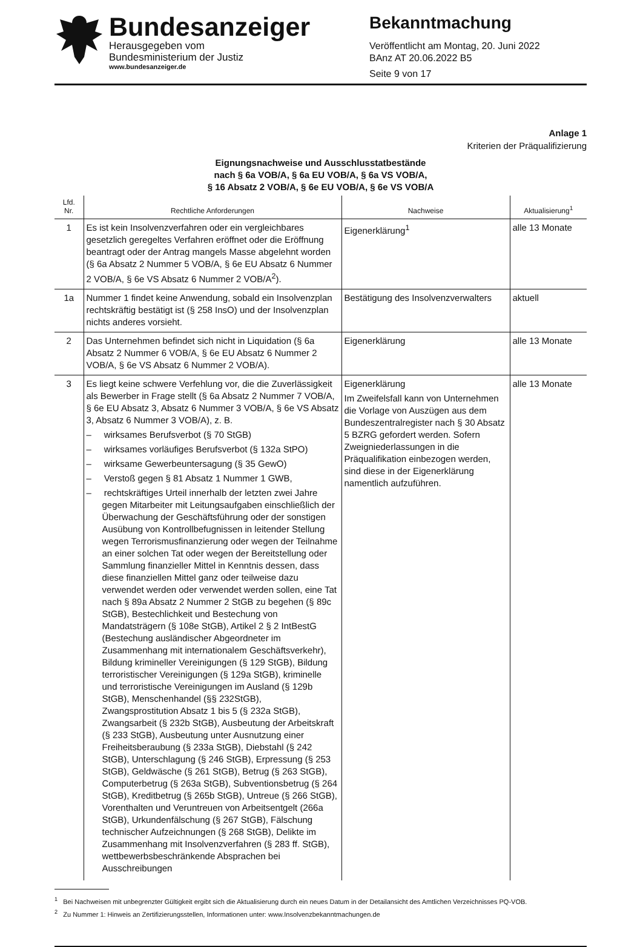Bundesanzeiger
Herausgegeben vom
Bundesministerium der Justiz
www.bundesanzeiger.de
Bekanntmachung
Veröffentlicht am Montag, 20. Juni 2022
BAnz AT 20.06.2022 B5
Seite 9 von 17
Anlage 1
Kriterien der Präqualifizierung
Eignungsnachweise und Ausschlusstatbestände
nach § 6a VOB/A, § 6a EU VOB/A, § 6a VS VOB/A,
§ 16 Absatz 2 VOB/A, § 6e EU VOB/A, § 6e VS VOB/A
| Lfd. Nr. | Rechtliche Anforderungen | Nachweise | Aktualisierung<sup>1</sup> |
| --- | --- | --- | --- |
| 1 | Es ist kein Insolvenzverfahren oder ein vergleichbares gesetzlich geregeltes Verfahren eröffnet oder die Eröffnung beantragt oder der Antrag mangels Masse abgelehnt worden (§ 6a Absatz 2 Nummer 5 VOB/A, § 6e EU Absatz 6 Nummer 2 VOB/A, § 6e VS Absatz 6 Nummer 2 VOB/A<sup>2</sup>). | Eigenerklärung<sup>1</sup> | alle 13 Monate |
| 1a | Nummer 1 findet keine Anwendung, sobald ein Insolvenzplan rechtskräftig bestätigt ist (§ 258 InsO) und der Insolvenzplan nichts anderes vorsieht. | Bestätigung des Insolvenzverwalters | aktuell |
| 2 | Das Unternehmen befindet sich nicht in Liquidation (§ 6a Absatz 2 Nummer 6 VOB/A, § 6e EU Absatz 6 Nummer 2 VOB/A, § 6e VS Absatz 6 Nummer 2 VOB/A). | Eigenerklärung | alle 13 Monate |
| 3 | Es liegt keine schwere Verfehlung vor, die die Zuverlässigkeit als Bewerber in Frage stellt (§ 6a Absatz 2 Nummer 7 VOB/A, § 6e EU Absatz 3, Absatz 6 Nummer 3 VOB/A, § 6e VS Absatz 3, Absatz 6 Nummer 3 VOB/A), z. B. – wirksames Berufsverbot (§ 70 StGB) – wirksames vorläufiges Berufsverbot (§ 132a StPO) – wirksame Gewerbeuntersagung (§ 35 GewO) – Verstoß gegen § 81 Absatz 1 Nummer 1 GWB, – rechtskräftiges Urteil innerhalb der letzten zwei Jahre gegen Mitarbeiter mit Leitungsaufgaben einschließlich der Überwachung der Geschäftsführung oder der sonstigen Ausübung von Kontrollbefugnissen in leitender Stellung wegen Terrorismusfinanzierung oder wegen der Teilnahme an einer solchen Tat oder wegen der Bereitstellung oder Sammlung finanzieller Mittel in Kenntnis dessen, dass diese finanziellen Mittel ganz oder teilweise dazu verwendet werden oder verwendet werden sollen, eine Tat nach § 89a Absatz 2 Nummer 2 StGB zu begehen (§ 89c StGB), Bestechlichkeit und Bestechung von Mandatsträgern (§ 108e StGB), Artikel 2 § 2 IntBestG (Bestechung ausländischer Abgeordneter im Zusammenhang mit internationalem Geschäftsverkehr), Bildung krimineller Vereinigungen (§ 129 StGB), Bildung terroristischer Vereinigungen (§ 129a StGB), kriminelle und terroristische Vereinigungen im Ausland (§ 129b StGB), Menschenhandel (§§ 232StGB), Zwangsprostitution Absatz 1 bis 5 (§ 232a StGB), Zwangsarbeit (§ 232b StGB), Ausbeutung der Arbeitskraft (§ 233 StGB), Ausbeutung unter Ausnutzung einer Freiheitsberaubung (§ 233a StGB), Diebstahl (§ 242 StGB), Unterschlagung (§ 246 StGB), Erpressung (§ 253 StGB), Geldwäsche (§ 261 StGB), Betrug (§ 263 StGB), Computerbetrug (§ 263a StGB), Subventionsbetrug (§ 264 StGB), Kreditbetrug (§ 265b StGB), Untreue (§ 266 StGB), Vorenthalten und Veruntreuen von Arbeitsentgelt (266a StGB), Urkundenfälschung (§ 267 StGB), Fälschung technischer Aufzeichnungen (§ 268 StGB), Delikte im Zusammenhang mit Insolvenzverfahren (§ 283 ff. StGB), wettbewerbsbeschränkende Absprachen bei Ausschreibungen | Eigenerklärung Im Zweifelsfall kann von Unternehmen die Vorlage von Auszügen aus dem Bundeszentralregister nach § 30 Absatz 5 BZRG gefordert werden. Sofern Zweigniederlassungen in die Präqualifikation einbezogen werden, sind diese in der Eigenerklärung namentlich aufzuführen. | alle 13 Monate |
<sup>1</sup> Bei Nachweisen mit unbegrenzter Gültigkeit ergibt sich die Aktualisierung durch ein neues Datum in der Detailansicht des Amtlichen Verzeichnisses PQ-VOB.
<sup>2</sup> Zu Nummer 1: Hinweis an Zertifizierungsstellen, Informationen unter: www.Insolvenzbekanntmachungen.de